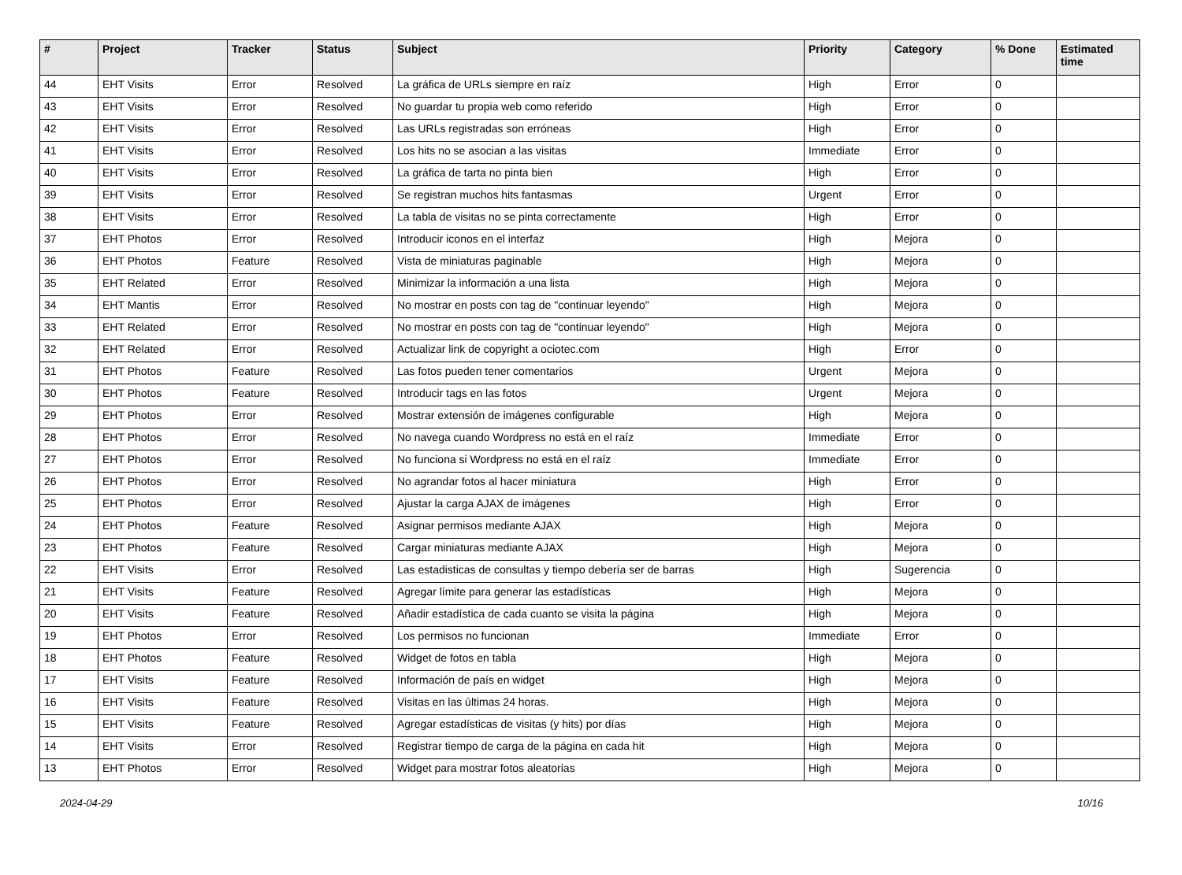| # | Project | Tracker | Status | Subject | Priority | Category | % Done | Estimated time |
| --- | --- | --- | --- | --- | --- | --- | --- | --- |
| 44 | EHT Visits | Error | Resolved | La gráfica de URLs siempre en raíz | High | Error | 0 | |
| 43 | EHT Visits | Error | Resolved | No guardar tu propia web como referido | High | Error | 0 | |
| 42 | EHT Visits | Error | Resolved | Las URLs registradas son erróneas | High | Error | 0 | |
| 41 | EHT Visits | Error | Resolved | Los hits no se asocian a las visitas | Immediate | Error | 0 | |
| 40 | EHT Visits | Error | Resolved | La gráfica de tarta no pinta bien | High | Error | 0 | |
| 39 | EHT Visits | Error | Resolved | Se registran muchos hits fantasmas | Urgent | Error | 0 | |
| 38 | EHT Visits | Error | Resolved | La tabla de visitas no se pinta correctamente | High | Error | 0 | |
| 37 | EHT Photos | Error | Resolved | Introducir iconos en el interfaz | High | Mejora | 0 | |
| 36 | EHT Photos | Feature | Resolved | Vista de miniaturas paginable | High | Mejora | 0 | |
| 35 | EHT Related | Error | Resolved | Minimizar la información a una lista | High | Mejora | 0 | |
| 34 | EHT Mantis | Error | Resolved | No mostrar en posts con tag de "continuar leyendo" | High | Mejora | 0 | |
| 33 | EHT Related | Error | Resolved | No mostrar en posts con tag de "continuar leyendo" | High | Mejora | 0 | |
| 32 | EHT Related | Error | Resolved | Actualizar link de copyright a ociotec.com | High | Error | 0 | |
| 31 | EHT Photos | Feature | Resolved | Las fotos pueden tener comentarios | Urgent | Mejora | 0 | |
| 30 | EHT Photos | Feature | Resolved | Introducir tags en las fotos | Urgent | Mejora | 0 | |
| 29 | EHT Photos | Error | Resolved | Mostrar extensión de imágenes configurable | High | Mejora | 0 | |
| 28 | EHT Photos | Error | Resolved | No navega cuando Wordpress no está en el raíz | Immediate | Error | 0 | |
| 27 | EHT Photos | Error | Resolved | No funciona si Wordpress no está en el raíz | Immediate | Error | 0 | |
| 26 | EHT Photos | Error | Resolved | No agrandar fotos al hacer miniatura | High | Error | 0 | |
| 25 | EHT Photos | Error | Resolved | Ajustar la carga AJAX de imágenes | High | Error | 0 | |
| 24 | EHT Photos | Feature | Resolved | Asignar permisos mediante AJAX | High | Mejora | 0 | |
| 23 | EHT Photos | Feature | Resolved | Cargar miniaturas mediante AJAX | High | Mejora | 0 | |
| 22 | EHT Visits | Error | Resolved | Las estadisticas de consultas y tiempo debería ser de barras | High | Sugerencia | 0 | |
| 21 | EHT Visits | Feature | Resolved | Agregar límite para generar las estadísticas | High | Mejora | 0 | |
| 20 | EHT Visits | Feature | Resolved | Añadir estadística de cada cuanto se visita la página | High | Mejora | 0 | |
| 19 | EHT Photos | Error | Resolved | Los permisos no funcionan | Immediate | Error | 0 | |
| 18 | EHT Photos | Feature | Resolved | Widget de fotos en tabla | High | Mejora | 0 | |
| 17 | EHT Visits | Feature | Resolved | Información de país en widget | High | Mejora | 0 | |
| 16 | EHT Visits | Feature | Resolved | Visitas en las últimas 24 horas. | High | Mejora | 0 | |
| 15 | EHT Visits | Feature | Resolved | Agregar estadísticas de visitas (y hits) por días | High | Mejora | 0 | |
| 14 | EHT Visits | Error | Resolved | Registrar tiempo de carga de la página en cada hit | High | Mejora | 0 | |
| 13 | EHT Photos | Error | Resolved | Widget para mostrar fotos aleatorias | High | Mejora | 0 | |
2024-04-29 10/16